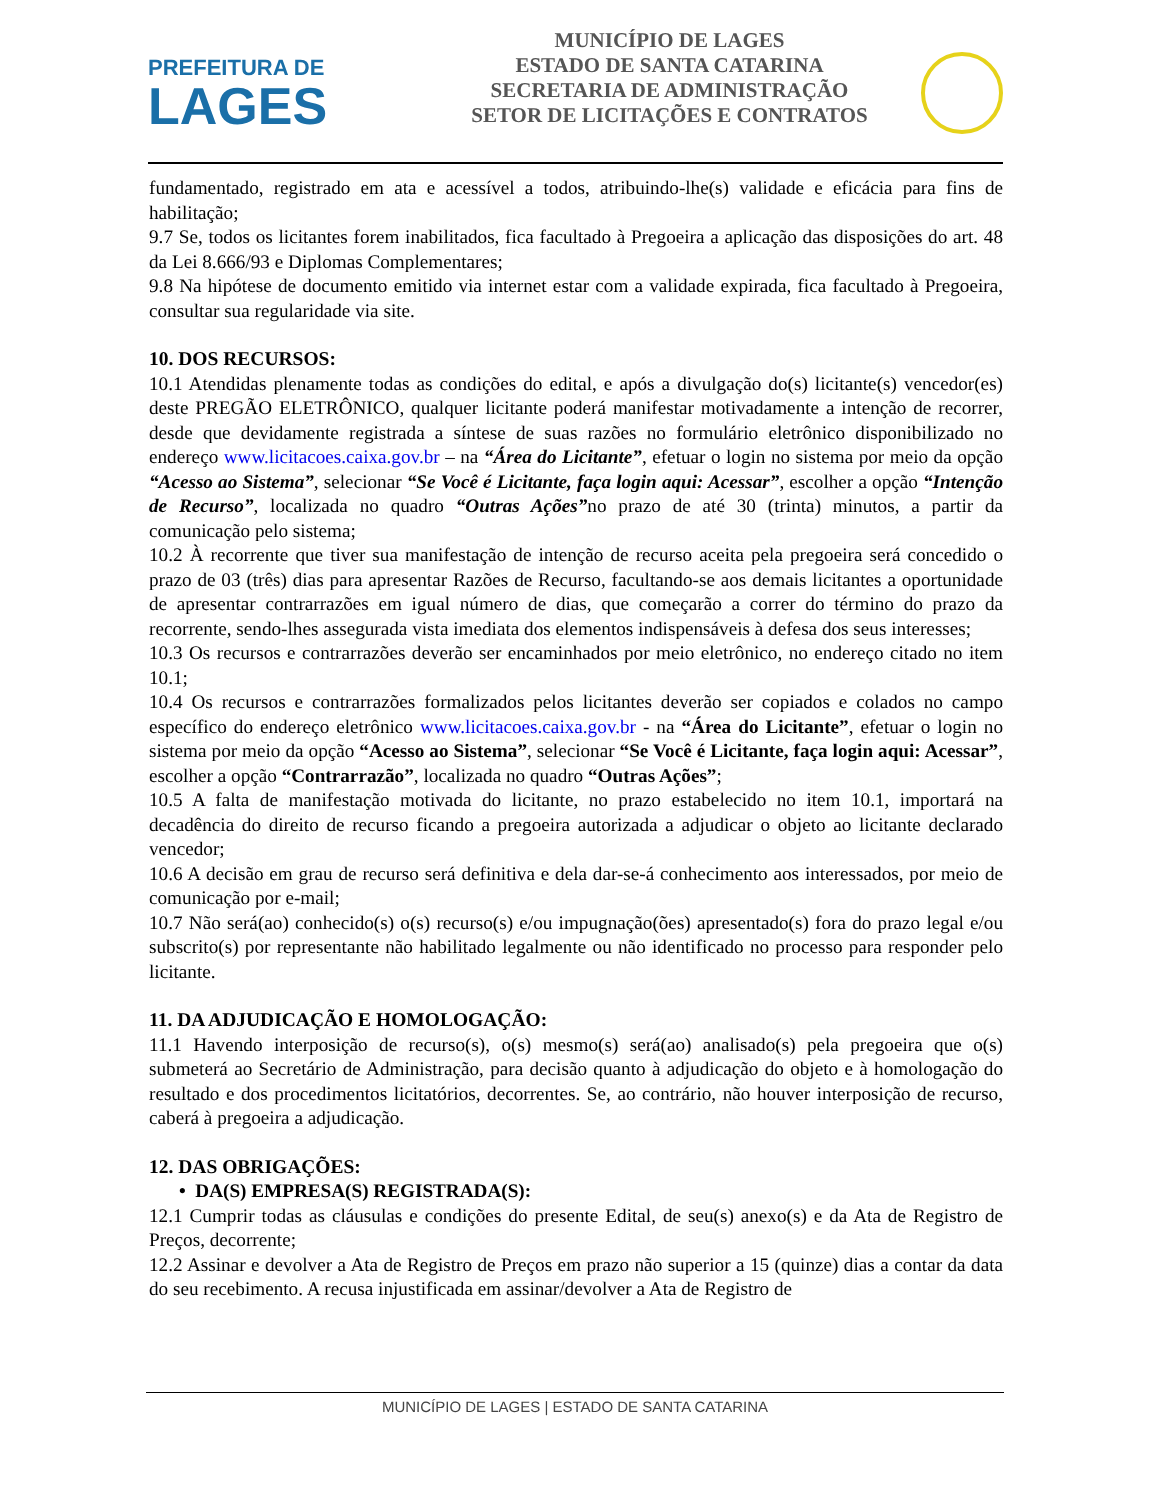PREFEITURA DE
LAGES
MUNICÍPIO DE LAGES
ESTADO DE SANTA CATARINA
SECRETARIA DE ADMINISTRAÇÃO
SETOR DE LICITAÇÕES E CONTRATOS
fundamentado, registrado em ata e acessível a todos, atribuindo-lhe(s) validade e eficácia para fins de habilitação;
9.7 Se, todos os licitantes forem inabilitados, fica facultado à Pregoeira a aplicação das disposições do art. 48 da Lei 8.666/93 e Diplomas Complementares;
9.8 Na hipótese de documento emitido via internet estar com a validade expirada, fica facultado à Pregoeira, consultar sua regularidade via site.
10. DOS RECURSOS:
10.1 Atendidas plenamente todas as condições do edital, e após a divulgação do(s) licitante(s) vencedor(es) deste PREGÃO ELETRÔNICO, qualquer licitante poderá manifestar motivadamente a intenção de recorrer, desde que devidamente registrada a síntese de suas razões no formulário eletrônico disponibilizado no endereço www.licitacoes.caixa.gov.br – na “Área do Licitante”, efetuar o login no sistema por meio da opção “Acesso ao Sistema”, selecionar “Se Você é Licitante, faça login aqui: Acessar”, escolher a opção “Intenção de Recurso”, localizada no quadro “Outras Ações”no prazo de até 30 (trinta) minutos, a partir da comunicação pelo sistema;
10.2 À recorrente que tiver sua manifestação de intenção de recurso aceita pela pregoeira será concedido o prazo de 03 (três) dias para apresentar Razões de Recurso, facultando-se aos demais licitantes a oportunidade de apresentar contrarrazões em igual número de dias, que começarão a correr do término do prazo da recorrente, sendo-lhes assegurada vista imediata dos elementos indispensáveis à defesa dos seus interesses;
10.3 Os recursos e contrarrazões deverão ser encaminhados por meio eletrônico, no endereço citado no item 10.1;
10.4 Os recursos e contrarrazões formalizados pelos licitantes deverão ser copiados e colados no campo específico do endereço eletrônico www.licitacoes.caixa.gov.br - na “Área do Licitante”, efetuar o login no sistema por meio da opção “Acesso ao Sistema”, selecionar “Se Você é Licitante, faça login aqui: Acessar”, escolher a opção “Contrarrazão”, localizada no quadro “Outras Ações”;
10.5 A falta de manifestação motivada do licitante, no prazo estabelecido no item 10.1, importará na decadência do direito de recurso ficando a pregoeira autorizada a adjudicar o objeto ao licitante declarado vencedor;
10.6 A decisão em grau de recurso será definitiva e dela dar-se-á conhecimento aos interessados, por meio de comunicação por e-mail;
10.7 Não será(ao) conhecido(s) o(s) recurso(s) e/ou impugnação(ões) apresentado(s) fora do prazo legal e/ou subscrito(s) por representante não habilitado legalmente ou não identificado no processo para responder pelo licitante.
11. DA ADJUDICAÇÃO E HOMOLOGAÇÃO:
11.1 Havendo interposição de recurso(s), o(s) mesmo(s) será(ao) analisado(s) pela pregoeira que o(s) submeterá ao Secretário de Administração, para decisão quanto à adjudicação do objeto e à homologação do resultado e dos procedimentos licitatórios, decorrentes. Se, ao contrário, não houver interposição de recurso, caberá à pregoeira a adjudicação.
12. DAS OBRIGAÇÕES:
• DA(S) EMPRESA(S) REGISTRADA(S):
12.1 Cumprir todas as cláusulas e condições do presente Edital, de seu(s) anexo(s) e da Ata de Registro de Preços, decorrente;
12.2 Assinar e devolver a Ata de Registro de Preços em prazo não superior a 15 (quinze) dias a contar da data do seu recebimento. A recusa injustificada em assinar/devolver a Ata de Registro de
MUNICÍPIO DE LAGES | ESTADO DE SANTA CATARINA